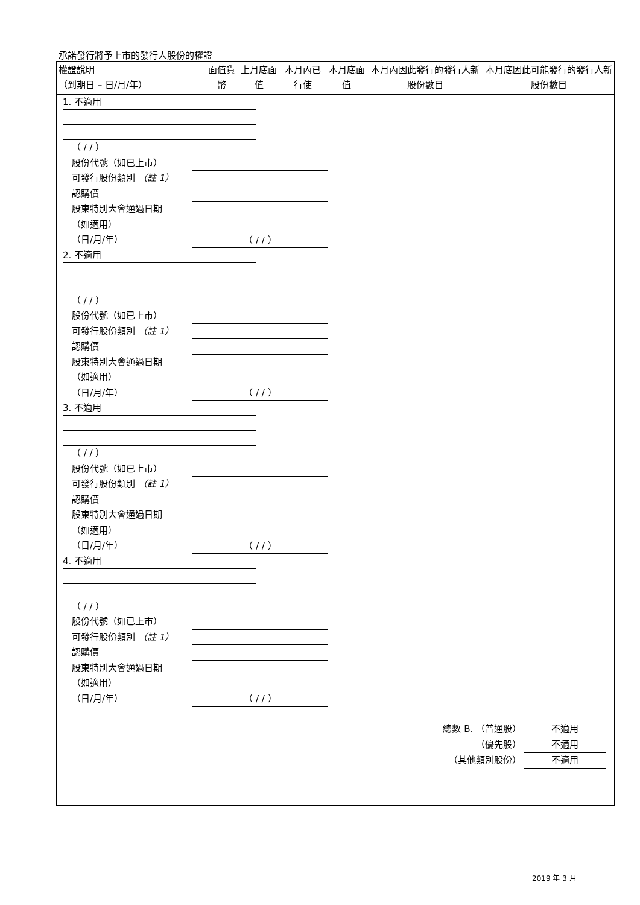承諾發行將予上市的發行人股份的權證
| 權證說明 （到期日 – 日/月/年） | 面值貨幣 | 上月底面值 | 本月內已行使 | 本月底面值 | 本月內因此發行的發行人新股份數目 | 本月底因此可能發行的發行人新股份數目 |
| --- | --- | --- | --- | --- | --- | --- |
1. 不適用
（ / / ）
股份代號（如已上市）
可發行股份類別 （註 1）
認購價
股東特別大會通過日期
（如適用）
（日/月/年） （ / / ）
2. 不適用
（ / / ）
股份代號（如已上市）
可發行股份類別 （註 1）
認購價
股東特別大會通過日期
（如適用）
（日/月/年） （ / / ）
3. 不適用
（ / / ）
股份代號（如已上市）
可發行股份類別 （註 1）
認購價
股東特別大會通過日期
（如適用）
（日/月/年） （ / / ）
4. 不適用
（ / / ）
股份代號（如已上市）
可發行股份類別 （註 1）
認購價
股東特別大會通過日期
（如適用）
（日/月/年） （ / / ）
總數 B. （普通股） 不適用
（優先股） 不適用
（其他類別股份） 不適用
2019 年 3 月